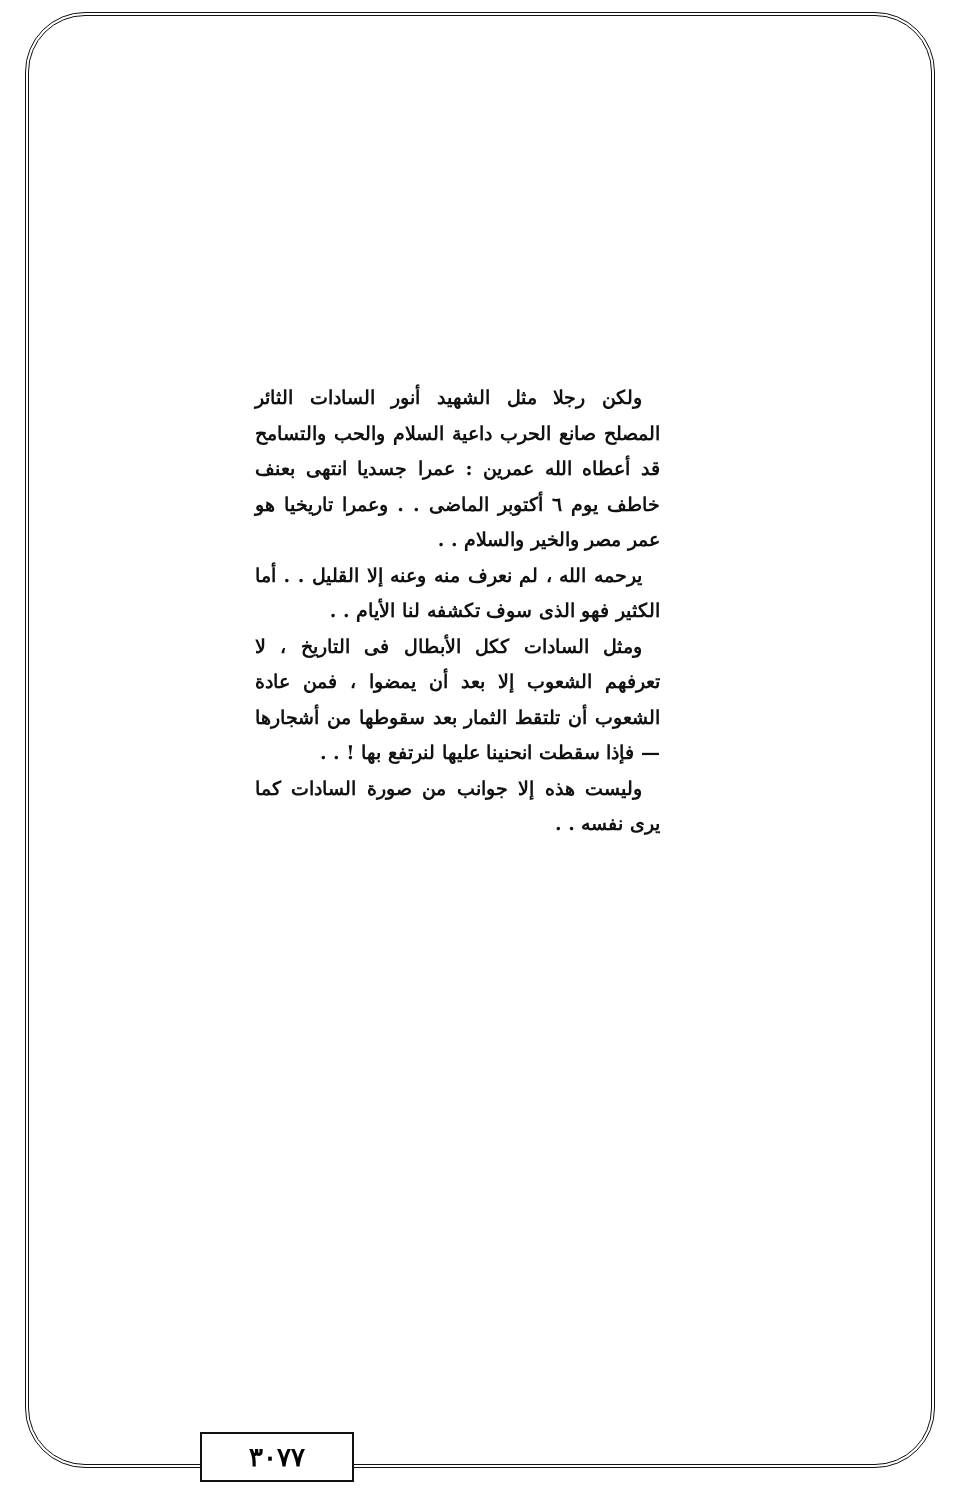ولكن رجلا مثل الشهيد أنور السادات الثائر المصلح صانع الحرب داعية السلام والحب والتسامح قد أعطاه الله عمرين : عمرا جسديا انتهى بعنف خاطف يوم ٦ أكتوبر الماضى . . وعمرا تاريخيا هو عمر مصر والخير والسلام . .
يرحمه الله ، لم نعرف منه وعنه إلا القليل . . أما الكثير فهو الذى سوف تكشفه لنا الأيام . .
ومثل السادات ككل الأبطال فى التاريخ ، لا تعرفهم الشعوب إلا بعد أن يمضوا ، فمن عادة الشعوب أن تلتقط الثمار بعد سقوطها من أشجارها — فإذا سقطت انحنينا عليها لنرتفع بها ! . .
وليست هذه إلا جوانب من صورة السادات كما يرى نفسه . .
٣٠٧٧